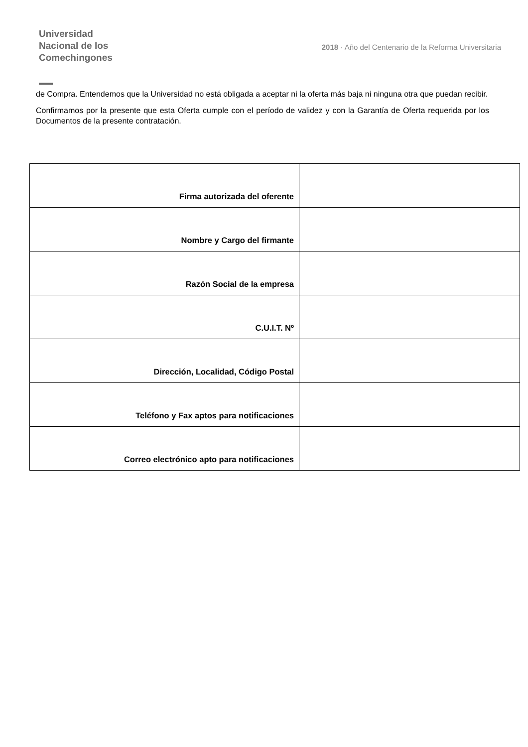Universidad
Nacional de los
Comechingones
2018 · Año del Centenario de la Reforma Universitaria
de Compra. Entendemos que la Universidad no está obligada a aceptar ni la oferta más baja ni ninguna otra que puedan recibir.
Confirmamos por la presente que esta Oferta cumple con el período de validez y con la Garantía de Oferta requerida por los Documentos de la presente contratación.
| Firma autorizada del oferente | |
| Nombre y Cargo del firmante | |
| Razón Social de la empresa | |
| C.U.I.T. Nº | |
| Dirección, Localidad, Código Postal | |
| Teléfono y Fax aptos para notificaciones | |
| Correo electrónico apto para notificaciones | |